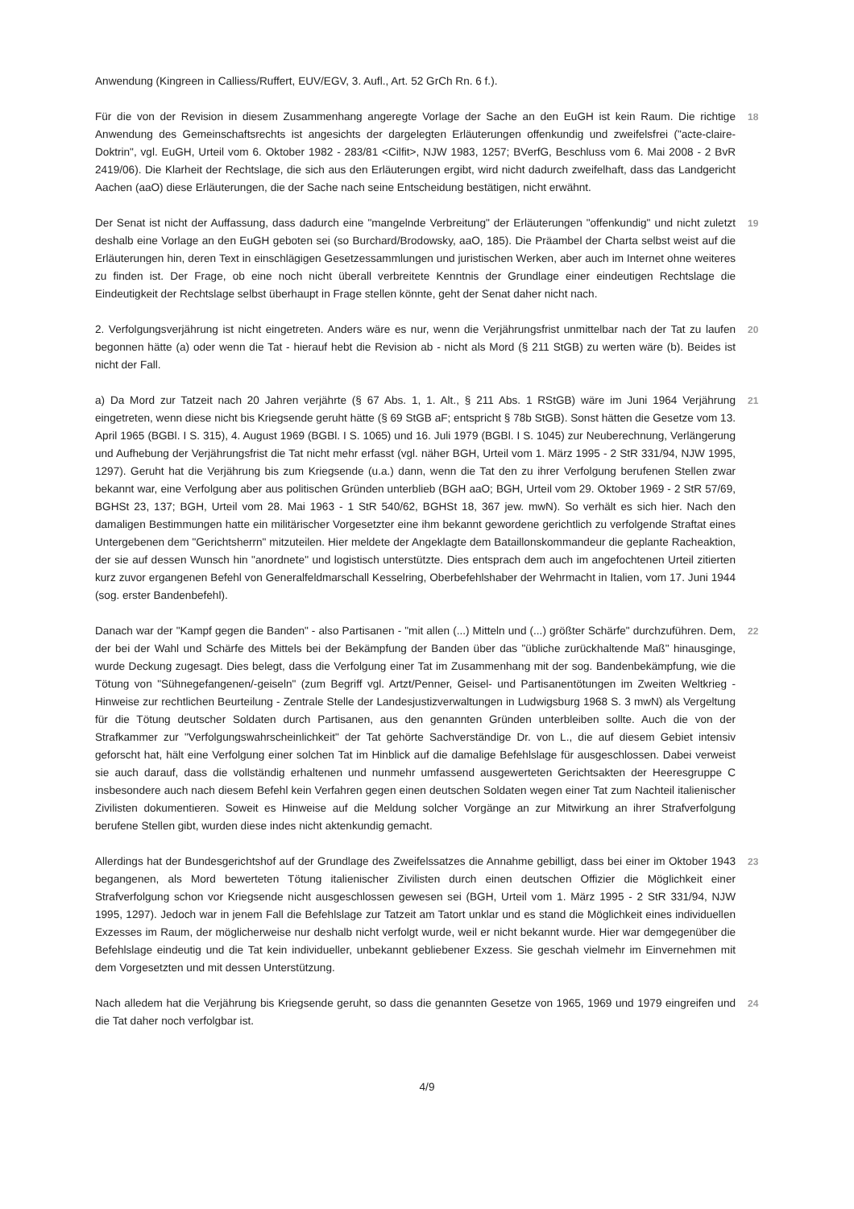Anwendung (Kingreen in Calliess/Ruffert, EUV/EGV, 3. Aufl., Art. 52 GrCh Rn. 6 f.).
Für die von der Revision in diesem Zusammenhang angeregte Vorlage der Sache an den EuGH ist kein Raum. Die richtige Anwendung des Gemeinschaftsrechts ist angesichts der dargelegten Erläuterungen offenkundig und zweifelsfrei ("acte-claire-Doktrin", vgl. EuGH, Urteil vom 6. Oktober 1982 - 283/81 <Cilfit>, NJW 1983, 1257; BVerfG, Beschluss vom 6. Mai 2008 - 2 BvR 2419/06). Die Klarheit der Rechtslage, die sich aus den Erläuterungen ergibt, wird nicht dadurch zweifelhaft, dass das Landgericht Aachen (aaO) diese Erläuterungen, die der Sache nach seine Entscheidung bestätigen, nicht erwähnt.
18
Der Senat ist nicht der Auffassung, dass dadurch eine "mangelnde Verbreitung" der Erläuterungen "offenkundig" und nicht zuletzt deshalb eine Vorlage an den EuGH geboten sei (so Burchard/Brodowsky, aaO, 185). Die Präambel der Charta selbst weist auf die Erläuterungen hin, deren Text in einschlägigen Gesetzessammlungen und juristischen Werken, aber auch im Internet ohne weiteres zu finden ist. Der Frage, ob eine noch nicht überall verbreitete Kenntnis der Grundlage einer eindeutigen Rechtslage die Eindeutigkeit der Rechtslage selbst überhaupt in Frage stellen könnte, geht der Senat daher nicht nach.
19
2. Verfolgungsverjährung ist nicht eingetreten. Anders wäre es nur, wenn die Verjährungsfrist unmittelbar nach der Tat zu laufen begonnen hätte (a) oder wenn die Tat - hierauf hebt die Revision ab - nicht als Mord (§ 211 StGB) zu werten wäre (b). Beides ist nicht der Fall.
20
a) Da Mord zur Tatzeit nach 20 Jahren verjährte (§ 67 Abs. 1, 1. Alt., § 211 Abs. 1 RStGB) wäre im Juni 1964 Verjährung eingetreten, wenn diese nicht bis Kriegsende geruht hätte (§ 69 StGB aF; entspricht § 78b StGB). Sonst hätten die Gesetze vom 13. April 1965 (BGBl. I S. 315), 4. August 1969 (BGBl. I S. 1065) und 16. Juli 1979 (BGBl. I S. 1045) zur Neuberechnung, Verlängerung und Aufhebung der Verjährungsfrist die Tat nicht mehr erfasst (vgl. näher BGH, Urteil vom 1. März 1995 - 2 StR 331/94, NJW 1995, 1297). Geruht hat die Verjährung bis zum Kriegsende (u.a.) dann, wenn die Tat den zu ihrer Verfolgung berufenen Stellen zwar bekannt war, eine Verfolgung aber aus politischen Gründen unterblieb (BGH aaO; BGH, Urteil vom 29. Oktober 1969 - 2 StR 57/69, BGHSt 23, 137; BGH, Urteil vom 28. Mai 1963 - 1 StR 540/62, BGHSt 18, 367 jew. mwN). So verhält es sich hier. Nach den damaligen Bestimmungen hatte ein militärischer Vorgesetzter eine ihm bekannt gewordene gerichtlich zu verfolgende Straftat eines Untergebenen dem "Gerichtsherrn" mitzuteilen. Hier meldete der Angeklagte dem Bataillonskommandeur die geplante Racheaktion, der sie auf dessen Wunsch hin "anordnete" und logistisch unterstützte. Dies entsprach dem auch im angefochtenen Urteil zitierten kurz zuvor ergangenen Befehl von Generalfeldmarschall Kesselring, Oberbefehlshaber der Wehrmacht in Italien, vom 17. Juni 1944 (sog. erster Bandenbefehl).
21
Danach war der "Kampf gegen die Banden" - also Partisanen - "mit allen (...) Mitteln und (...) größter Schärfe" durchzuführen. Dem, der bei der Wahl und Schärfe des Mittels bei der Bekämpfung der Banden über das "übliche zurückhaltende Maß" hinausginge, wurde Deckung zugesagt. Dies belegt, dass die Verfolgung einer Tat im Zusammenhang mit der sog. Bandenbekämpfung, wie die Tötung von "Sühnegefangenen/-geiseln" (zum Begriff vgl. Artzt/Penner, Geisel- und Partisanentötungen im Zweiten Weltkrieg - Hinweise zur rechtlichen Beurteilung - Zentrale Stelle der Landesjustizverwaltungen in Ludwigsburg 1968 S. 3 mwN) als Vergeltung für die Tötung deutscher Soldaten durch Partisanen, aus den genannten Gründen unterbleiben sollte. Auch die von der Strafkammer zur "Verfolgungswahrscheinlichkeit" der Tat gehörte Sachverständige Dr. von L., die auf diesem Gebiet intensiv geforscht hat, hält eine Verfolgung einer solchen Tat im Hinblick auf die damalige Befehlslage für ausgeschlossen. Dabei verweist sie auch darauf, dass die vollständig erhaltenen und nunmehr umfassend ausgewerteten Gerichtsakten der Heeresgruppe C insbesondere auch nach diesem Befehl kein Verfahren gegen einen deutschen Soldaten wegen einer Tat zum Nachteil italienischer Zivilisten dokumentieren. Soweit es Hinweise auf die Meldung solcher Vorgänge an zur Mitwirkung an ihrer Strafverfolgung berufene Stellen gibt, wurden diese indes nicht aktenkundig gemacht.
22
Allerdings hat der Bundesgerichtshof auf der Grundlage des Zweifelssatzes die Annahme gebilligt, dass bei einer im Oktober 1943 begangenen, als Mord bewerteten Tötung italienischer Zivilisten durch einen deutschen Offizier die Möglichkeit einer Strafverfolgung schon vor Kriegsende nicht ausgeschlossen gewesen sei (BGH, Urteil vom 1. März 1995 - 2 StR 331/94, NJW 1995, 1297). Jedoch war in jenem Fall die Befehlslage zur Tatzeit am Tatort unklar und es stand die Möglichkeit eines individuellen Exzesses im Raum, der möglicherweise nur deshalb nicht verfolgt wurde, weil er nicht bekannt wurde. Hier war demgegenüber die Befehlslage eindeutig und die Tat kein individueller, unbekannt gebliebener Exzess. Sie geschah vielmehr im Einvernehmen mit dem Vorgesetzten und mit dessen Unterstützung.
23
Nach alledem hat die Verjährung bis Kriegsende geruht, so dass die genannten Gesetze von 1965, 1969 und 1979 eingreifen und die Tat daher noch verfolgbar ist.
24
4/9